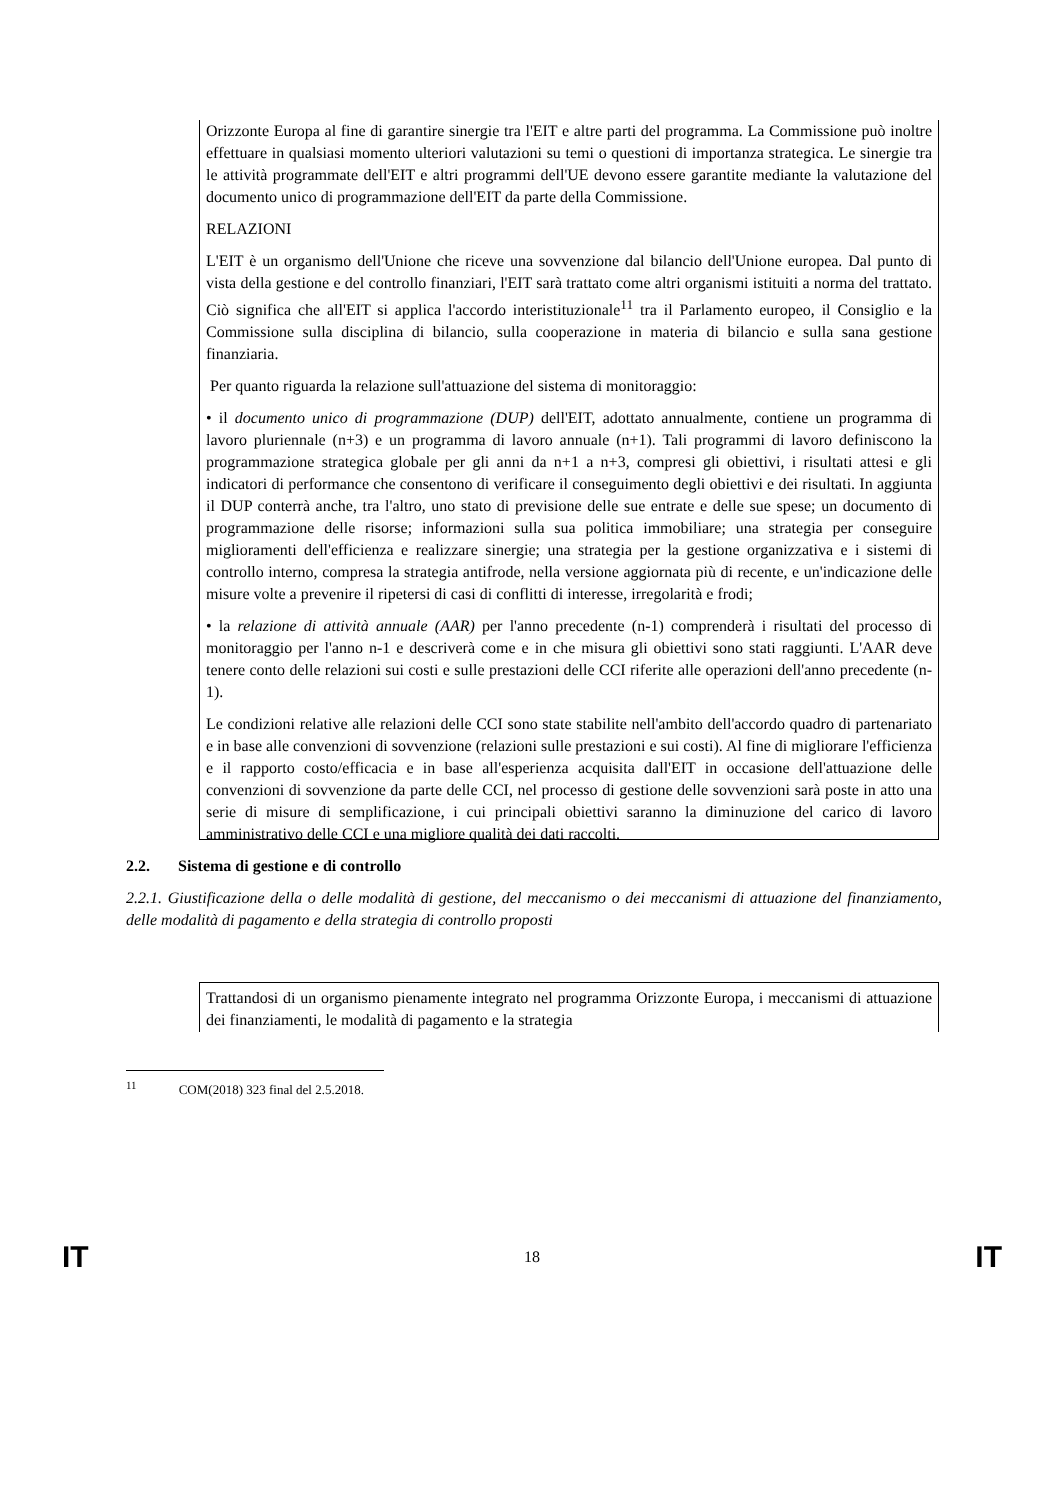Orizzonte Europa al fine di garantire sinergie tra l'EIT e altre parti del programma. La Commissione può inoltre effettuare in qualsiasi momento ulteriori valutazioni su temi o questioni di importanza strategica. Le sinergie tra le attività programmate dell'EIT e altri programmi dell'UE devono essere garantite mediante la valutazione del documento unico di programmazione dell'EIT da parte della Commissione.
RELAZIONI
L'EIT è un organismo dell'Unione che riceve una sovvenzione dal bilancio dell'Unione europea. Dal punto di vista della gestione e del controllo finanziari, l'EIT sarà trattato come altri organismi istituiti a norma del trattato. Ciò significa che all'EIT si applica l'accordo interistituzionale<sup>11</sup> tra il Parlamento europeo, il Consiglio e la Commissione sulla disciplina di bilancio, sulla cooperazione in materia di bilancio e sulla sana gestione finanziaria.
Per quanto riguarda la relazione sull'attuazione del sistema di monitoraggio:
• il documento unico di programmazione (DUP) dell'EIT, adottato annualmente, contiene un programma di lavoro pluriennale (n+3) e un programma di lavoro annuale (n+1). Tali programmi di lavoro definiscono la programmazione strategica globale per gli anni da n+1 a n+3, compresi gli obiettivi, i risultati attesi e gli indicatori di performance che consentono di verificare il conseguimento degli obiettivi e dei risultati. In aggiunta il DUP conterrà anche, tra l'altro, uno stato di previsione delle sue entrate e delle sue spese; un documento di programmazione delle risorse; informazioni sulla sua politica immobiliare; una strategia per conseguire miglioramenti dell'efficienza e realizzare sinergie; una strategia per la gestione organizzativa e i sistemi di controllo interno, compresa la strategia antifrode, nella versione aggiornata più di recente, e un'indicazione delle misure volte a prevenire il ripetersi di casi di conflitti di interesse, irregolarità e frodi;
• la relazione di attività annuale (AAR) per l'anno precedente (n-1) comprenderà i risultati del processo di monitoraggio per l'anno n-1 e descriverà come e in che misura gli obiettivi sono stati raggiunti. L'AAR deve tenere conto delle relazioni sui costi e sulle prestazioni delle CCI riferite alle operazioni dell'anno precedente (n-1).
Le condizioni relative alle relazioni delle CCI sono state stabilite nell'ambito dell'accordo quadro di partenariato e in base alle convenzioni di sovvenzione (relazioni sulle prestazioni e sui costi). Al fine di migliorare l'efficienza e il rapporto costo/efficacia e in base all'esperienza acquisita dall'EIT in occasione dell'attuazione delle convenzioni di sovvenzione da parte delle CCI, nel processo di gestione delle sovvenzioni sarà poste in atto una serie di misure di semplificazione, i cui principali obiettivi saranno la diminuzione del carico di lavoro amministrativo delle CCI e una migliore qualità dei dati raccolti.
2.2. Sistema di gestione e di controllo
2.2.1. Giustificazione della o delle modalità di gestione, del meccanismo o dei meccanismi di attuazione del finanziamento, delle modalità di pagamento e della strategia di controllo proposti
Trattandosi di un organismo pienamente integrato nel programma Orizzonte Europa, i meccanismi di attuazione dei finanziamenti, le modalità di pagamento e la strategia
<sup>11</sup> COM(2018) 323 final del 2.5.2018.
IT 18 IT